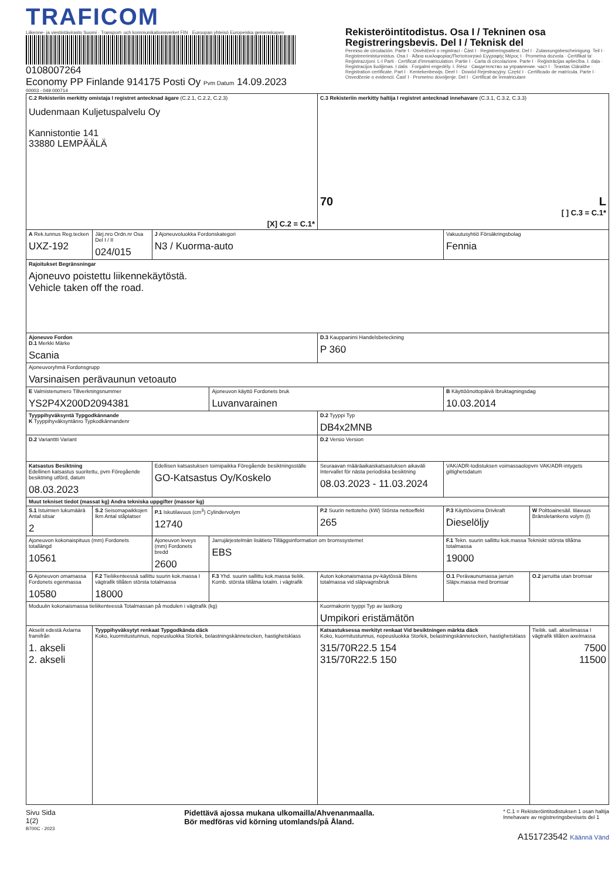TRAFICOM
Liikenne- ja viestintävirasto Suomi · Transport- och kommunikationsverket FIN · Euroopan yhteisö Europeiska gemenskapen
0108007264
Economy PP Finlande 914175 Posti Oy Pvm Datum 14.09.2023
Rekisteröintitodistus. Osa I / Tekninen osa
Registreringsbevis. Del I / Teknisk del
Permiso de circulación. Parte I · Osvědčení o registraci - Část I · Registreringsattest. Del I · Zulassungsbescheinigung. Teil I · Registreerimistunnistus. Osa I · Άδεια κυκλοφορίας/Πιστοποιητικό Εγγραφής Μέρος I · Prometna dozvola · Ċertifikat ta' Reġistrazzjoni. L-I Parti · Certificat d'immatriculation. Partie I · Carta di circolazione. Parte I · Reģistrācijas apliecība. I. daļa · Registracijos liudijimas. I dalis · Forgalmi engedély. I. Rész · Свидетелство за управление. част I · Teastas Cláraithe · Registration certificate. Part I · Kentekenbewijs. Deel I · Dowód Rejestracyjny. Część I · Certificado de matrícula. Parte I · Osvedčenie o evidencii. Časť I · Prometno dovoljenje. Del I · Certificat de înmatriculare
00003 - 049 000714
| C.2 Rekisteriin merkitty omistaja I registret antecknad ägare (C.2.1, C.2.2, C.2.3) Uudenmaan Kuljetuspalvelu Oy Kannistontie 141 33880 LEMPÄÄLÄ [X] C.2 = C.1* | | | | C.3 Rekisteriin merkitty haltija I registret antecknad innehavare (C.3.1, C.3.2, C.3.3) 70 L [ ] C.3 = C.1* | | | |
| A Rek.tunnus Reg.tecken UXZ-192 | Järj.nro Ordn.nr Osa Del I / II 024/015 | J Ajoneuvoluokka Fordonskategori N3 / Kuorma-auto | | | Vakuutusyhtiö Försäkringsbolag Fennia | | |
| Rajoitukset Begränsningar Ajoneuvo poistettu liikennekäytöstä. Vehicle taken off the road. | | | | | | | |
| Ajoneuvo Fordon D.1 Merkki Märke Scania | | | | D.3 Kauppanimi Handelsbeteckning P 360 | | | |
| Ajoneuvoryhmä Fordonsgrupp Varsinaisen perävaunun vetoauto | | | | | | | |
| E Valmistenumero Tillverkningsnummer YS2P4X200D2094381 | | | Ajoneuvon käyttö Fordonets bruk Luvanvarainen | | | B Käyttöönottopäivä Ibruktagningsdag 10.03.2014 | |
| Tyyppihyväksyntä Typgodkännande K Tyyppihyväksyntänro Typkodkännandenr | | | | D.2 Tyyppi Typ DB4x2MNB | | | |
| D.2 Varianttti Variant | | | | D.2 Versio Version | | | |
| Katsastus Besiktning Edellinen katsastus suoritettu, pvm Föregående besiktning utförd, datum 08.03.2023 | | Edellisen katsastuksen toimipaikka Föregående besiktningsställe GO-Katsastus Oy/Koskelo | | Seuraavan määräaikaiskatsastuksen aikaväli Intervallet för nästa periodiska besiktning 08.03.2023 - 11.03.2024 | | VAK/ADR-todistuksen voimassaolopvm VAK/ADR-intygets giltighetsdatum | |
| Muut tekniset tiedot (massat kg) Andra tekniska uppgifter (massor kg) | | | | | | | |
| S.1 Istuimien lukumäärä Antal sitsar 2 | S.2 Seisomapaikkojen lkm Antal ståplatser | P.1 Iskutilavuus (cm<sup>3</sup>) Cylindervolym 12740 | | P.2 Suurin nettoteho (kW) Största nettoeffekt 265 | P.3 Käyttövoima Drivkraft Dieselöljy | | W Polttoainesäil. tilavuus Bränsletankens volym (l) |
| Ajoneuvon kokonaispituus (mm) Fordonets totallängd 10561 | | Ajoneuvon leveys (mm) Fordonets bredd 2600 | Jarrujärjestelmän lisätieto Tilläggsinformation om bromssystemet EBS | | | F.1 Tekn. suurin sallittu kok.massa Tekniskt största tillåtna totalmassa 19000 | |
| G Ajoneuvon omamassa Fordonets egenmassa 10580 | F.2 Tieliikenteessä sallittu suurin kok.massa I vägtrafik tillåten största totalmassa 18000 | | F.3 Yhd. suurin sallittu kok.massa tieliik. Komb. största tillåtna totalm. i vägtrafik | Auton kokonaismassa pv-käytössä Bilens totalmassa vid släpvagnsbruk | | O.1 Perävaunumassa jarruin Släpv.massa med bromsar | O.2 jarruitta utan bromsar |
| Moduulin kokonaismassa tieliikenteessä Totalmassan på modulen i vägtrafik (kg) | | | | Kuormakorin tyyppi Typ av lastkorg Umpikori eristämätön | | | |
| Akselit edestä Axlarna framifrån 1. akseli 2. akseli | Tyyppihyväksytyt renkaat Typgodkända däck Koko, kuormitustunnus, nopeusluokka Storlek, belastningskännetecken, hastighetsklass | | | Katsastuksessa merkityt renkaat Vid besiktningen märkta däck Koko, kuormitustunnus, nopeusluokka Storlek, belastningskännetecken, hastighetsklass 315/70R22.5 154 315/70R22.5 150 | | | Tieliik. sall. akselimassa I vägtrafik tillåten axelmassa 7500 11500 |
Sivu Sida
1(2)
Pidettävä ajossa mukana ulkomailla/Ahvenanmaalla.
Bör medföras vid körning utomlands/på Åland.
* C.1 = Rekisteröintitodistuksen 1 osan haltija
Innehavare av registreringsbevisets del 1
B700C - 2023
A151723542 Käännä Vänd